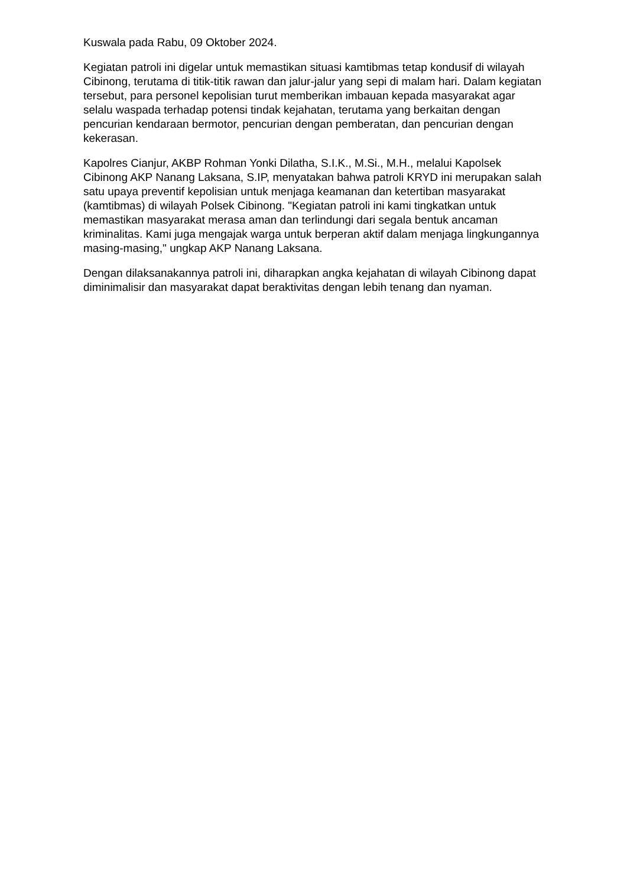Kuswala pada Rabu, 09 Oktober 2024.
Kegiatan patroli ini digelar untuk memastikan situasi kamtibmas tetap kondusif di wilayah Cibinong, terutama di titik-titik rawan dan jalur-jalur yang sepi di malam hari. Dalam kegiatan tersebut, para personel kepolisian turut memberikan imbauan kepada masyarakat agar selalu waspada terhadap potensi tindak kejahatan, terutama yang berkaitan dengan pencurian kendaraan bermotor, pencurian dengan pemberatan, dan pencurian dengan kekerasan.
Kapolres Cianjur, AKBP Rohman Yonki Dilatha, S.I.K., M.Si., M.H., melalui Kapolsek Cibinong AKP Nanang Laksana, S.IP, menyatakan bahwa patroli KRYD ini merupakan salah satu upaya preventif kepolisian untuk menjaga keamanan dan ketertiban masyarakat (kamtibmas) di wilayah Polsek Cibinong. "Kegiatan patroli ini kami tingkatkan untuk memastikan masyarakat merasa aman dan terlindungi dari segala bentuk ancaman kriminalitas. Kami juga mengajak warga untuk berperan aktif dalam menjaga lingkungannya masing-masing," ungkap AKP Nanang Laksana.
Dengan dilaksanakannya patroli ini, diharapkan angka kejahatan di wilayah Cibinong dapat diminimalisir dan masyarakat dapat beraktivitas dengan lebih tenang dan nyaman.